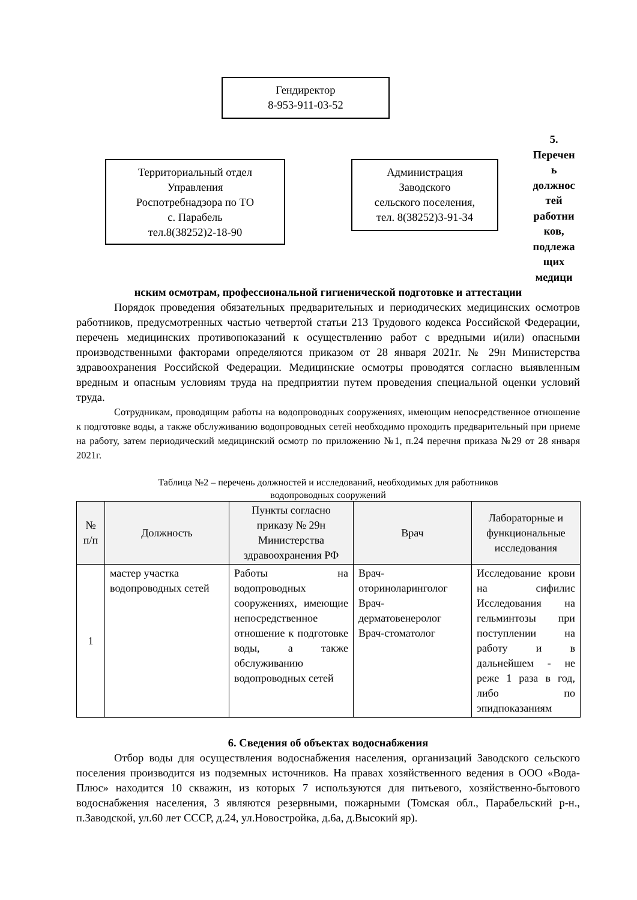Гендиректор
8-953-911-03-52
Территориальный отдел
Управления
Роспотребнадзора по ТО
с. Парабель
тел.8(38252)2-18-90
Администрация
Заводского
сельского поселения,
тел. 8(38252)3-91-34
5.
Перечен
ь
должнос
тей
работни
ков,
подлежа
щих
медици
нским осмотрам, профессиональной гигиенической подготовке и аттестации
Порядок проведения обязательных предварительных и периодических медицинских осмотров работников, предусмотренных частью четвертой статьи 213 Трудового кодекса Российской Федерации, перечень медицинских противопоказаний к осуществлению работ с вредными и(или) опасными производственными факторами определяются приказом от 28 января 2021г. № 29н Министерства здравоохранения Российской Федерации. Медицинские осмотры проводятся согласно выявленным вредным и опасным условиям труда на предприятии путем проведения специальной оценки условий труда.
Сотрудникам, проводящим работы на водопроводных сооружениях, имеющим непосредственное отношение к подготовке воды, а также обслуживанию водопроводных сетей необходимо проходить предварительный при приеме на работу, затем периодический медицинский осмотр по приложению №1, п.24 перечня приказа №29 от 28 января 2021г.
Таблица №2 – перечень должностей и исследований, необходимых для работников
водопроводных сооружений
| № п/п | Должность | Пункты согласно приказу № 29н Министерства здравоохранения РФ | Врач | Лабораторные и функциональные исследования |
| --- | --- | --- | --- | --- |
| 1 | мастер участка водопроводных сетей | Работы на водопроводных сооружениях, имеющие непосредственное отношение к подготовке воды, а также обслуживанию водопроводных сетей | Врач-оториноларинголог Врач-дерматовенеролог Врач-стоматолог | Исследование крови на сифилис Исследования на гельминтозы при поступлении на работу и в дальнейшем - не реже 1 раза в год, либо по эпидпоказаниям |
6. Сведения об объектах водоснабжения
Отбор воды для осуществления водоснабжения населения, организаций Заводского сельского поселения производится из подземных источников. На правах хозяйственного ведения в ООО «Вода-Плюс» находится 10 скважин, из которых 7 используются для питьевого, хозяйственно-бытового водоснабжения населения, 3 являются резервными, пожарными (Томская обл., Парабельский р-н., п.Заводской, ул.60 лет СССР, д.24, ул.Новостройка, д.6а, д.Высокий яр).